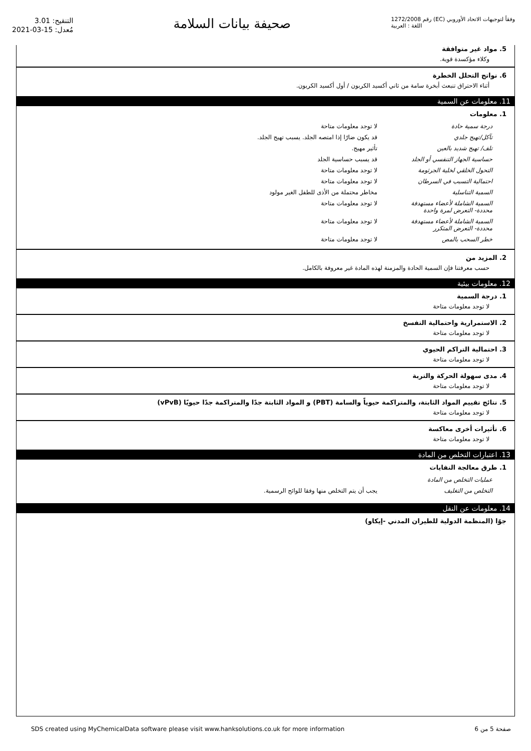التنقيح: 3.01
مُعدل: 15-03-2021
صحيفة بيانات السلامة
رقم 1272/2008 (EC) وفقاً لتوجيهات الاتحاد الأوروبي
اللغة : العربية
5. مواد غير متوافقة
وكلاء مؤكسدة قوية.
6. نواتج التحلل الخطرة
أثناء الاحتراق تنبعث أبخرة سامة من ثاني أكسيد الكربون / أول أكسيد الكربون.
11. معلومات عن السمية
1. معلومات
| درجة سمية حادة | لا توجد معلومات متاحة |
| تآكل/تهيج جلدي | قد يكون ضارًا إذا امتصه الجلد. يسبب تهيج الجلد. |
| تلف/ تهيج شديد بالعين | تأثير مهيج. |
| حساسية الجهاز التنفسي أو الجلد | قد يسبب حساسية الجلد |
| التحول الخلقي لخلية الجرثومة | لا توجد معلومات متاحة |
| احتمالية التسبب في السرطان | لا توجد معلومات متاحة |
| السمية التناسلية | مخاطر محتملة من الأذى للطفل الغير مولود |
| السمية الشاملة لأعضاء مستهدفة محددة- التعرض لمرة واحدة | لا توجد معلومات متاحة |
| السمية الشاملة لأعضاء مستهدفة محددة- التعرض المتكرر | لا توجد معلومات متاحة |
| خطر السحب بالمص | لا توجد معلومات متاحة |
2. المزيد من
حسب معرفتنا فإن السمية الحادة والمزمنة لهذه المادة غير معروفة بالكامل.
12. معلومات بيئية
1. درجة السمية
لا توجد معلومات متاحة
2. الاستمرارية واحتمالية التفسخ
لا توجد معلومات متاحة
3. احتمالية التراكم الحيوي
لا توجد معلومات متاحة
4. مدى سهولة الحركة والتربة
لا توجد معلومات متاحة
5. نتائج تقييم المواد الثابتة، والمتراكمة حيوياً والسامة (PBT) و المواد الثابتة جدًا والمتراكمة جدًا حيويًا (vPvB)
لا توجد معلومات متاحة
6. تأثيرات أخرى معاكسة
لا توجد معلومات متاحة
13. اعتبارات التخلص من المادة
1. طرق معالجة النفايات
| عمليات التخلص من المادة | |
| التخلص من التغليف | يجب أن يتم التخلص منها وفقا للوائح الرسمية. |
14. معلومات عن النقل
جوًا (المنظمة الدولية للطيران المدني -إيكاو)
SDS created using MyChemicalData software please visit www.hanksolutions.co.uk for more information صفحة 5 من 6